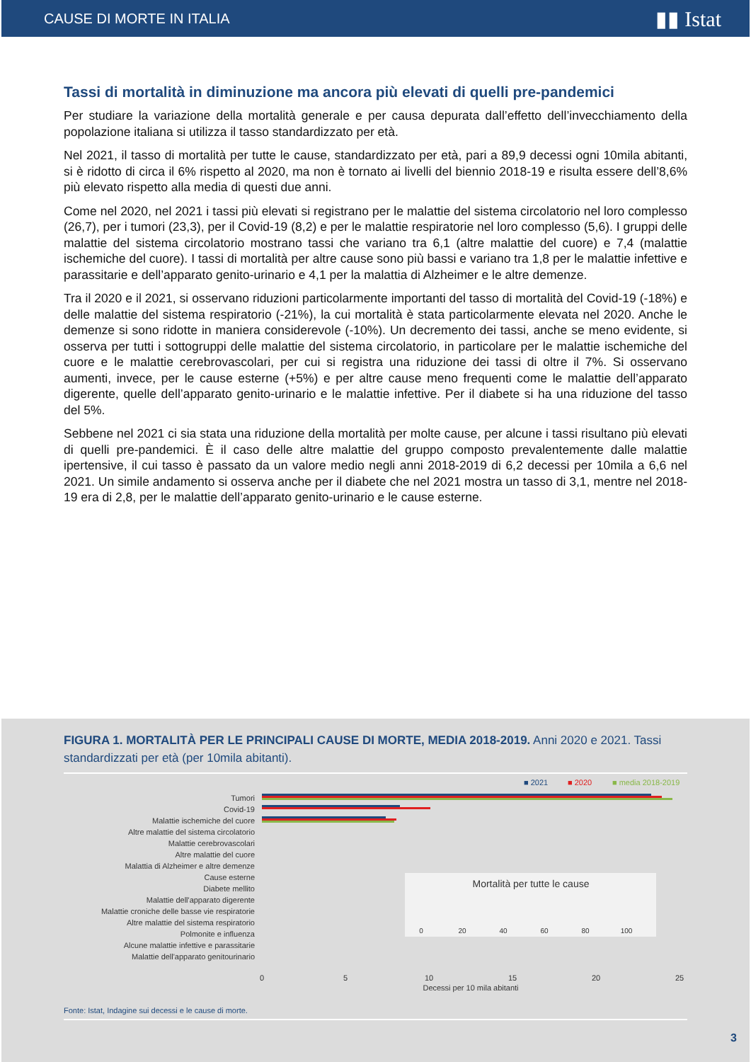CAUSE DI MORTE IN ITALIA ▮▮ Istat
Tassi di mortalità in diminuzione ma ancora più elevati di quelli pre-pandemici
Per studiare la variazione della mortalità generale e per causa depurata dall’effetto dell’invecchiamento della popolazione italiana si utilizza il tasso standardizzato per età.
Nel 2021, il tasso di mortalità per tutte le cause, standardizzato per età, pari a 89,9 decessi ogni 10mila abitanti, si è ridotto di circa il 6% rispetto al 2020, ma non è tornato ai livelli del biennio 2018-19 e risulta essere dell’8,6% più elevato rispetto alla media di questi due anni.
Come nel 2020, nel 2021 i tassi più elevati si registrano per le malattie del sistema circolatorio nel loro complesso (26,7), per i tumori (23,3), per il Covid-19 (8,2) e per le malattie respiratorie nel loro complesso (5,6). I gruppi delle malattie del sistema circolatorio mostrano tassi che variano tra 6,1 (altre malattie del cuore) e 7,4 (malattie ischemiche del cuore). I tassi di mortalità per altre cause sono più bassi e variano tra 1,8 per le malattie infettive e parassitarie e dell’apparato genito-urinario e 4,1 per la malattia di Alzheimer e le altre demenze.
Tra il 2020 e il 2021, si osservano riduzioni particolarmente importanti del tasso di mortalità del Covid-19 (-18%) e delle malattie del sistema respiratorio (-21%), la cui mortalità è stata particolarmente elevata nel 2020. Anche le demenze si sono ridotte in maniera considerevole (-10%). Un decremento dei tassi, anche se meno evidente, si osserva per tutti i sottogruppi delle malattie del sistema circolatorio, in particolare per le malattie ischemiche del cuore e le malattie cerebrovascolari, per cui si registra una riduzione dei tassi di oltre il 7%. Si osservano aumenti, invece, per le cause esterne (+5%) e per altre cause meno frequenti come le malattie dell’apparato digerente, quelle dell’apparato genito-urinario e le malattie infettive. Per il diabete si ha una riduzione del tasso del 5%.
Sebbene nel 2021 ci sia stata una riduzione della mortalità per molte cause, per alcune i tassi risultano più elevati di quelli pre-pandemici. È il caso delle altre malattie del gruppo composto prevalentemente dalle malattie ipertensive, il cui tasso è passato da un valore medio negli anni 2018-2019 di 6,2 decessi per 10mila a 6,6 nel 2021. Un simile andamento si osserva anche per il diabete che nel 2021 mostra un tasso di 3,1, mentre nel 2018-19 era di 2,8, per le malattie dell’apparato genito-urinario e le cause esterne.
FIGURA 1. MORTALITÀ PER LE PRINCIPALI CAUSE DI MORTE, MEDIA 2018-2019. Anni 2020 e 2021. Tassi standardizzati per età (per 10mila abitanti).
■ 2021
■ 2020
■ media 2018-2019
Tumori
Covid-19
Malattie ischemiche del cuore
Altre malattie del sistema circolatorio
Malattie cerebrovascolari
Altre malattie del cuore
Malattia di Alzheimer e altre demenze
Cause esterne
Diabete mellito
Malattie dell'apparato digerente
Malattie croniche delle basse vie respiratorie
Altre malattie del sistema respiratorio
Polmonite e influenza
Alcune malattie infettive e parassitarie
Malattie dell'apparato genitourinario
0
5
10
15
20
25
Decessi per 10 mila abitanti
Mortalità per tutte le cause
0
20
40
60
80
100
Fonte: Istat, Indagine sui decessi e le cause di morte.
3